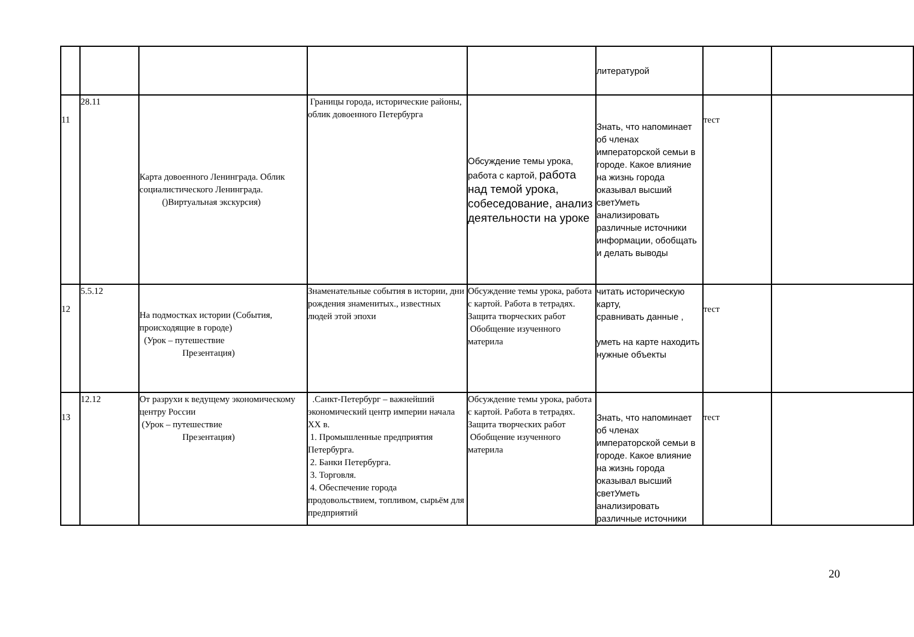| | | | | | литературой | | |
| 11 | 28.11 | Карта довоенного Ленинграда. Облик социалистического Ленинграда. ()Виртуальная экскурсия) | Границы города, исторические районы, облик довоенного Петербурга | Обсуждение темы урока, работа с картой, работа над темой урока, собеседование, анализ деятельности на уроке | Знать, что напоминает об членах императорской семьи в городе. Какое влияние на жизнь города оказывал высший светУметь анализировать различные источники информации, обобщать и делать выводы | тест | |
| 12 | 5.5.12 | На подмостках истории (События, происходящие в городе) (Урок – путешествие Презентация) | Знаменательные события в истории, дни рождения знаменитых., известных людей этой эпохи | Обсуждение темы урока, работа с картой. Работа в тетрадях. Защита творческих работ Обобщение изученного материла | читать историческую карту, сравнивать данные , уметь на карте находить нужные объекты | тест | |
| 13 | 12.12 | От разрухи к ведущему экономическому центру России (Урок – путешествие Презентация) | .Санкт-Петербург – важнейший экономический центр империи начала XX в. 1. Промышленные предприятия Петербурга. 2. Банки Петербурга. 3. Торговля. 4. Обеспечение города продовольствием, топливом, сырьём для предприятий | Обсуждение темы урока, работа с картой. Работа в тетрадях. Защита творческих работ Обобщение изученного материла | Знать, что напоминает об членах императорской семьи в городе. Какое влияние на жизнь города оказывал высший светУметь анализировать различные источники | тест | |
20